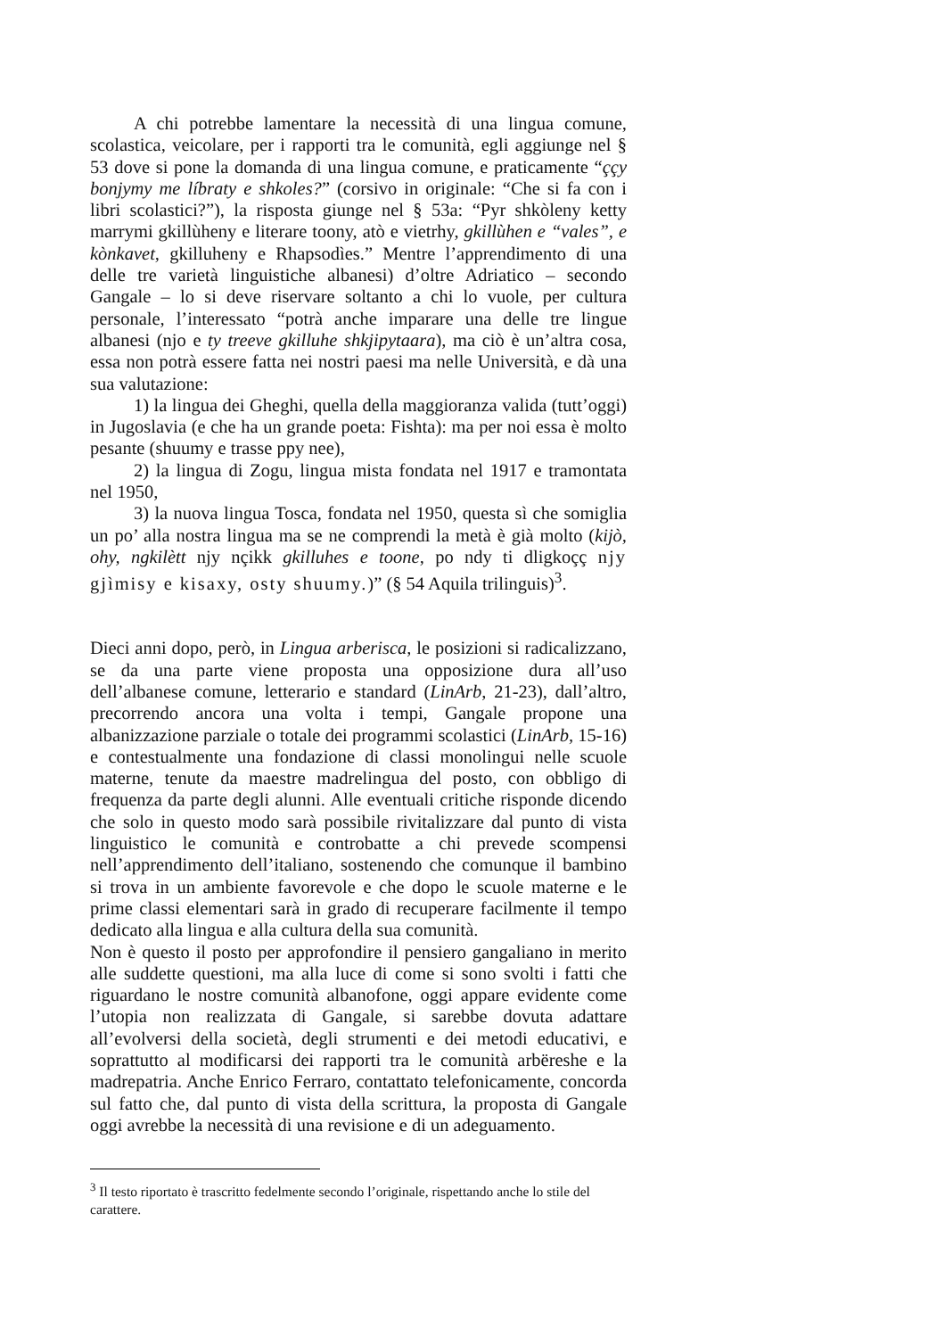A chi potrebbe lamentare la necessità di una lingua comune, scolastica, veicolare, per i rapporti tra le comunità, egli aggiunge nel § 53 dove si pone la domanda di una lingua comune, e praticamente “ççy bonjymy me líbraty e shkoles?” (corsivo in originale: “Che si fa con i libri scolastici?”), la risposta giunge nel § 53a: “Pyr shkòleny ketty marrymi gkillùheny e literare toony, atò e vietrhy, gkillùhen e “vales”, e kònkavet, gkilluheny e Rhapsodìes.” Mentre l’apprendimento di una delle tre varietà linguistiche albanesi) d’oltre Adriatico – secondo Gangale – lo si deve riservare soltanto a chi lo vuole, per cultura personale, l’interessato “potrà anche imparare una delle tre lingue albanesi (njo e ty treeve gkilluhe shkjipytaara), ma ciò è un’altra cosa, essa non potrà essere fatta nei nostri paesi ma nelle Università, e dà una sua valutazione:
1) la lingua dei Gheghi, quella della maggioranza valida (tutt’oggi) in Jugoslavia (e che ha un grande poeta: Fishta): ma per noi essa è molto pesante (shuumy e trasse ppy nee),
2) la lingua di Zogu, lingua mista fondata nel 1917 e tramontata nel 1950,
3) la nuova lingua Tosca, fondata nel 1950, questa sì che somiglia un po’ alla nostra lingua ma se ne comprendi la metà è già molto (kijò, ohy, ngkilètt njy nçikk gkilluhes e toone, po ndy ti dligkoçç njy gjìmisy e kisaxy, osty shuumy.)” (§ 54 Aquila trilinguis)<sup>3</sup>.
Dieci anni dopo, però, in Lingua arberisca, le posizioni si radicalizzano, se da una parte viene proposta una opposizione dura all’uso dell’albanese comune, letterario e standard (LinArb, 21-23), dall’altro, precorrendo ancora una volta i tempi, Gangale propone una albanizzazione parziale o totale dei programmi scolastici (LinArb, 15-16) e contestualmente una fondazione di classi monolingui nelle scuole materne, tenute da maestre madrelingua del posto, con obbligo di frequenza da parte degli alunni. Alle eventuali critiche risponde dicendo che solo in questo modo sarà possibile rivitalizzare dal punto di vista linguistico le comunità e controbatte a chi prevede scompensi nell’apprendimento dell’italiano, sostenendo che comunque il bambino si trova in un ambiente favorevole e che dopo le scuole materne e le prime classi elementari sarà in grado di recuperare facilmente il tempo dedicato alla lingua e alla cultura della sua comunità.
Non è questo il posto per approfondire il pensiero gangaliano in merito alle suddette questioni, ma alla luce di come si sono svolti i fatti che riguardano le nostre comunità albanofone, oggi appare evidente come l’utopia non realizzata di Gangale, si sarebbe dovuta adattare all’evolversi della società, degli strumenti e dei metodi educativi, e soprattutto al modificarsi dei rapporti tra le comunità arbëreshe e la madrepatria. Anche Enrico Ferraro, contattato telefonicamente, concorda sul fatto che, dal punto di vista della scrittura, la proposta di Gangale oggi avrebbe la necessità di una revisione e di un adeguamento.
<sup>3</sup> Il testo riportato è trascritto fedelmente secondo l’originale, rispettando anche lo stile del carattere.